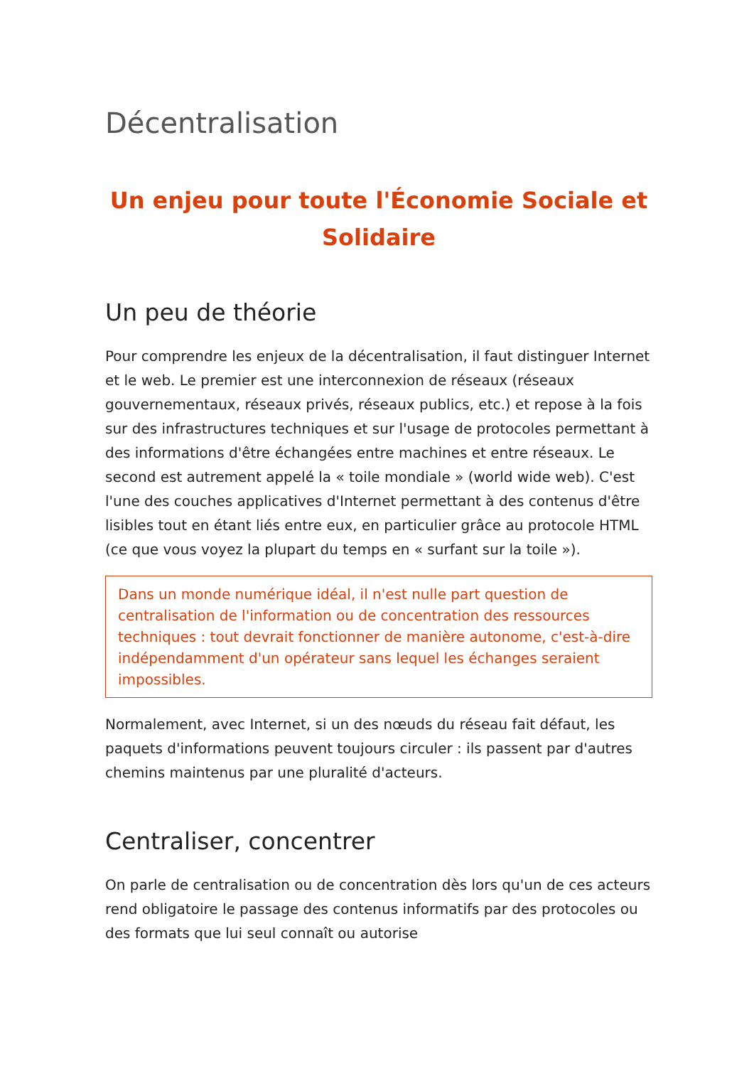Décentralisation
Un enjeu pour toute l'Économie Sociale et Solidaire
Un peu de théorie
Pour comprendre les enjeux de la décentralisation, il faut distinguer Internet et le web. Le premier est une interconnexion de réseaux (réseaux gouvernementaux, réseaux privés, réseaux publics, etc.) et repose à la fois sur des infrastructures techniques et sur l'usage de protocoles permettant à des informations d'être échangées entre machines et entre réseaux. Le second est autrement appelé la « toile mondiale » (world wide web). C'est l'une des couches applicatives d'Internet permettant à des contenus d'être lisibles tout en étant liés entre eux, en particulier grâce au protocole HTML (ce que vous voyez la plupart du temps en « surfant sur la toile »).
Dans un monde numérique idéal, il n'est nulle part question de centralisation de l'information ou de concentration des ressources techniques : tout devrait fonctionner de manière autonome, c'est-à-dire indépendamment d'un opérateur sans lequel les échanges seraient impossibles.
Normalement, avec Internet, si un des nœuds du réseau fait défaut, les paquets d'informations peuvent toujours circuler : ils passent par d'autres chemins maintenus par une pluralité d'acteurs.
Centraliser, concentrer
On parle de centralisation ou de concentration dès lors qu'un de ces acteurs rend obligatoire le passage des contenus informatifs par des protocoles ou des formats que lui seul connaît ou autorise